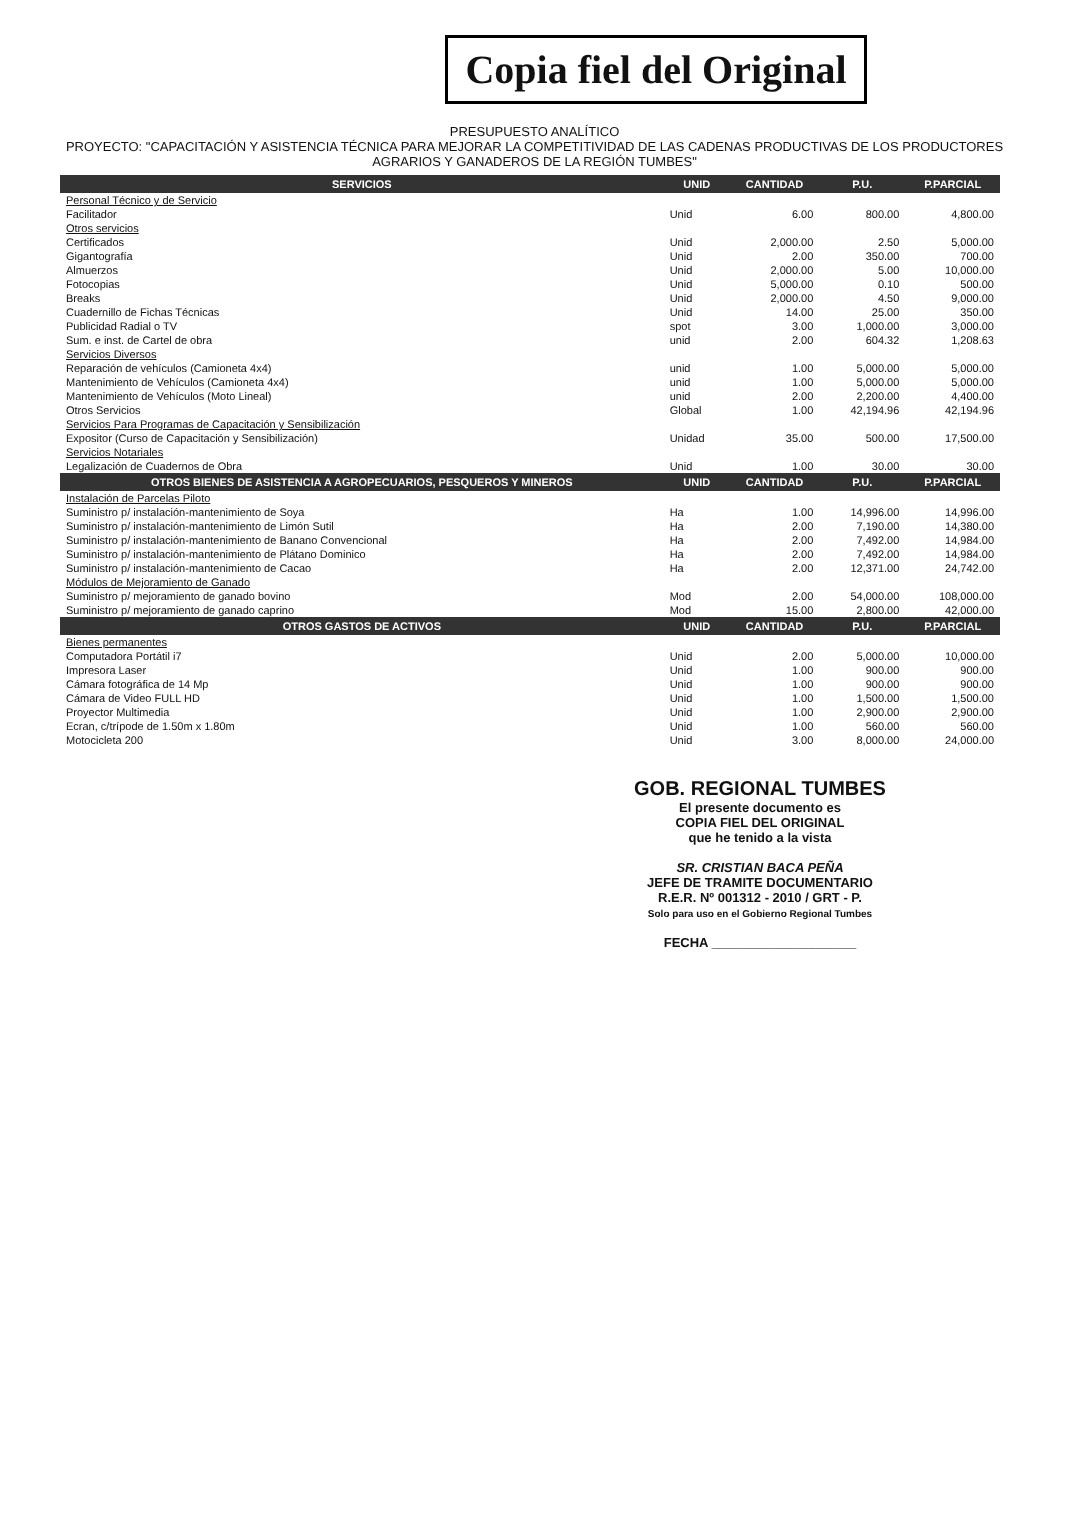Copia fiel del Original
PRESUPUESTO ANALÍTICO
PROYECTO: "CAPACITACIÓN Y ASISTENCIA TÉCNICA PARA MEJORAR LA COMPETITIVIDAD DE LAS CADENAS PRODUCTIVAS DE LOS PRODUCTORES AGRARIOS Y GANADEROS DE LA REGIÓN TUMBES"
| SERVICIOS | UNID | CANTIDAD | P.U. | P.PARCIAL |
| --- | --- | --- | --- | --- |
| Personal Técnico y de Servicio | | | | |
| Facilitador | Unid | 6.00 | 800.00 | 4,800.00 |
| Otros servicios | | | | |
| Certificados | Unid | 2,000.00 | 2.50 | 5,000.00 |
| Gigantografía | Unid | 2.00 | 350.00 | 700.00 |
| Almuerzos | Unid | 2,000.00 | 5.00 | 10,000.00 |
| Fotocopias | Unid | 5,000.00 | 0.10 | 500.00 |
| Breaks | Unid | 2,000.00 | 4.50 | 9,000.00 |
| Cuadernillo de Fichas Técnicas | Unid | 14.00 | 25.00 | 350.00 |
| Publicidad Radial o TV | spot | 3.00 | 1,000.00 | 3,000.00 |
| Sum. e inst. de Cartel de obra | unid | 2.00 | 604.32 | 1,208.63 |
| Servicios Diversos | | | | |
| Reparación de vehículos (Camioneta 4x4) | unid | 1.00 | 5,000.00 | 5,000.00 |
| Mantenimiento de Vehículos (Camioneta 4x4) | unid | 1.00 | 5,000.00 | 5,000.00 |
| Mantenimiento de Vehículos (Moto Lineal) | unid | 2.00 | 2,200.00 | 4,400.00 |
| Otros Servicios | Global | 1.00 | 42,194.96 | 42,194.96 |
| Servicios Para Programas de Capacitación y Sensibilización | | | | |
| Expositor (Curso de Capacitación y Sensibilización) | Unidad | 35.00 | 500.00 | 17,500.00 |
| Servicios Notariales | | | | |
| Legalización de Cuadernos de Obra | Unid | 1.00 | 30.00 | 30.00 |
| OTROS BIENES DE ASISTENCIA A AGROPECUARIOS, PESQUEROS Y MINEROS | UNID | CANTIDAD | P.U. | P.PARCIAL |
| Instalación de Parcelas Piloto | | | | |
| Suministro p/ instalación-mantenimiento de Soya | Ha | 1.00 | 14,996.00 | 14,996.00 |
| Suministro p/ instalación-mantenimiento de Limón Sutil | Ha | 2.00 | 7,190.00 | 14,380.00 |
| Suministro p/ instalación-mantenimiento de Banano Convencional | Ha | 2.00 | 7,492.00 | 14,984.00 |
| Suministro p/ instalación-mantenimiento de Plátano Dominico | Ha | 2.00 | 7,492.00 | 14,984.00 |
| Suministro p/ instalación-mantenimiento de Cacao | Ha | 2.00 | 12,371.00 | 24,742.00 |
| Módulos de Mejoramiento de Ganado | | | | |
| Suministro p/ mejoramiento de ganado bovino | Mod | 2.00 | 54,000.00 | 108,000.00 |
| Suministro p/ mejoramiento de ganado caprino | Mod | 15.00 | 2,800.00 | 42,000.00 |
| OTROS GASTOS DE ACTIVOS | UNID | CANTIDAD | P.U. | P.PARCIAL |
| Bienes permanentes | | | | |
| Computadora Portátil i7 | Unid | 2.00 | 5,000.00 | 10,000.00 |
| Impresora Laser | Unid | 1.00 | 900.00 | 900.00 |
| Cámara fotográfica de 14 Mp | Unid | 1.00 | 900.00 | 900.00 |
| Cámara de Video FULL HD | Unid | 1.00 | 1,500.00 | 1,500.00 |
| Proyector Multimedia | Unid | 1.00 | 2,900.00 | 2,900.00 |
| Ecran, c/trípode de 1.50m x 1.80m | Unid | 1.00 | 560.00 | 560.00 |
| Motocicleta 200 | Unid | 3.00 | 8,000.00 | 24,000.00 |
GOB. REGIONAL TUMBES
El presente documento es
COPIA FIEL DEL ORIGINAL
que he tenido a la vista
SR. CRISTIAN BACA PEÑA
JEFE DE TRAMITE DOCUMENTARIO
R.E.R. Nº 001312 - 2010 / GRT - P.
Solo para uso en el Gobierno Regional Tumbes
FECHA ____________________